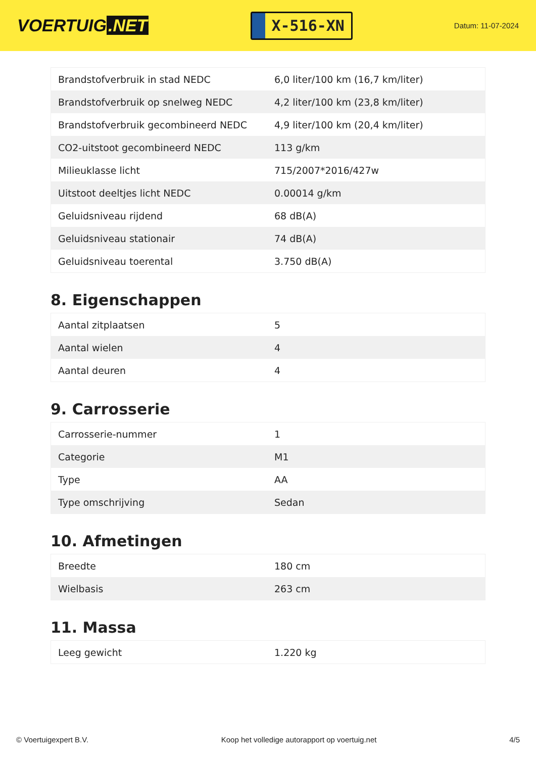VOERTUIG.NET
X-516-XN
Datum: 11-07-2024
| Brandstofverbruik in stad NEDC | 6,0 liter/100 km (16,7 km/liter) |
| Brandstofverbruik op snelweg NEDC | 4,2 liter/100 km (23,8 km/liter) |
| Brandstofverbruik gecombineerd NEDC | 4,9 liter/100 km (20,4 km/liter) |
| CO2-uitstoot gecombineerd NEDC | 113 g/km |
| Milieuklasse licht | 715/2007*2016/427w |
| Uitstoot deeltjes licht NEDC | 0.00014 g/km |
| Geluidsniveau rijdend | 68 dB(A) |
| Geluidsniveau stationair | 74 dB(A) |
| Geluidsniveau toerental | 3.750 dB(A) |
8. Eigenschappen
| Aantal zitplaatsen | 5 |
| Aantal wielen | 4 |
| Aantal deuren | 4 |
9. Carrosserie
| Carrosserie-nummer | 1 |
| Categorie | M1 |
| Type | AA |
| Type omschrijving | Sedan |
10. Afmetingen
| Breedte | 180 cm |
| Wielbasis | 263 cm |
11. Massa
| Leeg gewicht | 1.220 kg |
© Voertuigexpert B.V. Koop het volledige autorapport op voertuig.net 4/5